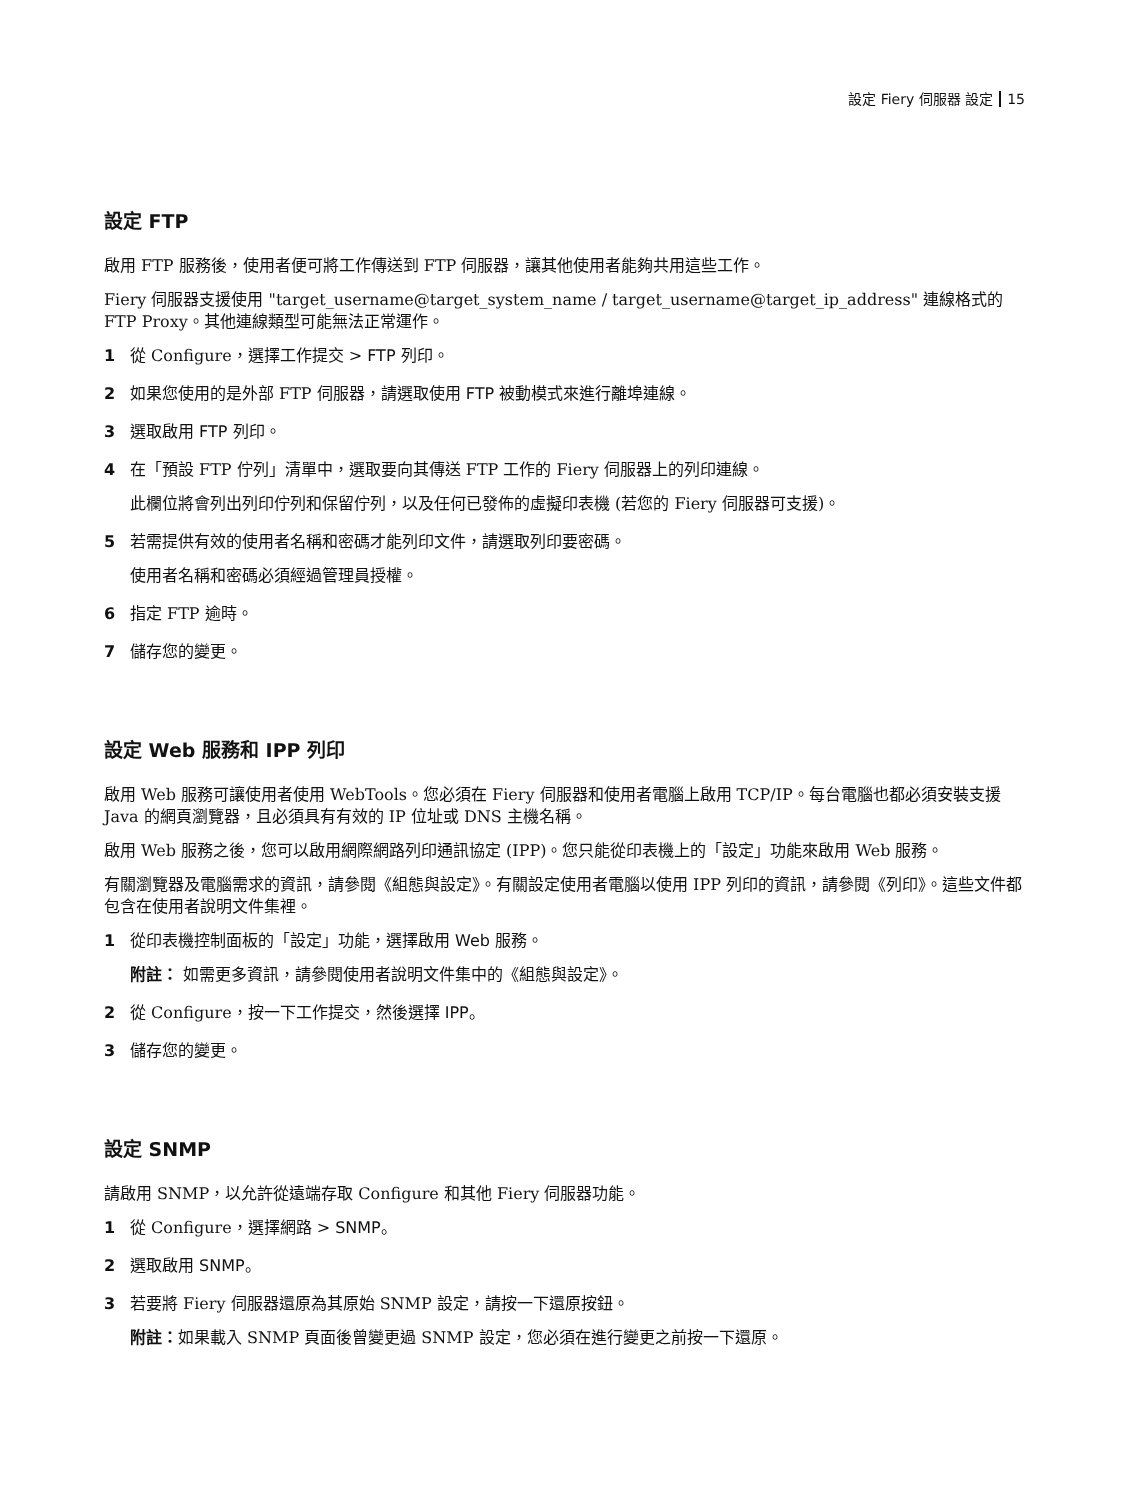設定 Fiery 伺服器 設定 15
設定 FTP
啟用 FTP 服務後，使用者便可將工作傳送到 FTP 伺服器，讓其他使用者能夠共用這些工作。
Fiery 伺服器支援使用 "target_username@target_system_name / target_username@target_ip_address" 連線格式的 FTP Proxy。其他連線類型可能無法正常運作。
1 從 Configure，選擇工作提交 > FTP 列印。
2 如果您使用的是外部 FTP 伺服器，請選取使用 FTP 被動模式來進行離埠連線。
3 選取啟用 FTP 列印。
4 在「預設 FTP 佇列」清單中，選取要向其傳送 FTP 工作的 Fiery 伺服器上的列印連線。
此欄位將會列出列印佇列和保留佇列，以及任何已發佈的虛擬印表機 (若您的 Fiery 伺服器可支援)。
5 若需提供有效的使用者名稱和密碼才能列印文件，請選取列印要密碼。
使用者名稱和密碼必須經過管理員授權。
6 指定 FTP 逾時。
7 儲存您的變更。
設定 Web 服務和 IPP 列印
啟用 Web 服務可讓使用者使用 WebTools。您必須在 Fiery 伺服器和使用者電腦上啟用 TCP/IP。每台電腦也都必須安裝支援 Java 的網頁瀏覽器，且必須具有有效的 IP 位址或 DNS 主機名稱。
啟用 Web 服務之後，您可以啟用網際網路列印通訊協定 (IPP)。您只能從印表機上的「設定」功能來啟用 Web 服務。
有關瀏覽器及電腦需求的資訊，請參閱《組態與設定》。有關設定使用者電腦以使用 IPP 列印的資訊，請參閱《列印》。這些文件都包含在使用者說明文件集裡。
1 從印表機控制面板的「設定」功能，選擇啟用 Web 服務。
附註： 如需更多資訊，請參閱使用者說明文件集中的《組態與設定》。
2 從 Configure，按一下工作提交，然後選擇 IPP。
3 儲存您的變更。
設定 SNMP
請啟用 SNMP，以允許從遠端存取 Configure 和其他 Fiery 伺服器功能。
1 從 Configure，選擇網路 > SNMP。
2 選取啟用 SNMP。
3 若要將 Fiery 伺服器還原為其原始 SNMP 設定，請按一下還原按鈕。
附註：如果載入 SNMP 頁面後曾變更過 SNMP 設定，您必須在進行變更之前按一下還原。